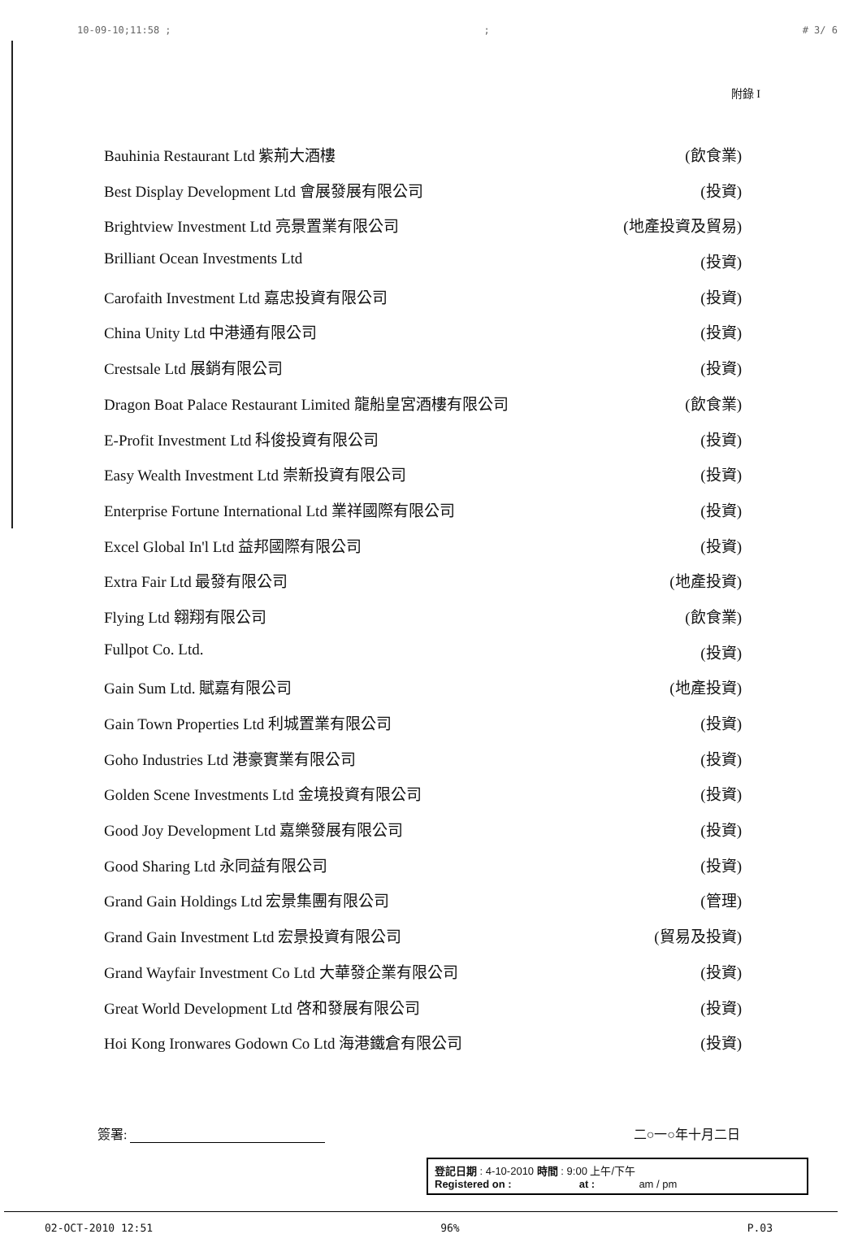10-09-10;11:58 ;; # 3/ 6
附錄 I
Bauhinia Restaurant Ltd 紫荊大酒樓 (飲食業)
Best Display Development Ltd 會展發展有限公司 (投資)
Brightview Investment Ltd 亮景置業有限公司 (地產投資及貿易)
Brilliant Ocean Investments Ltd (投資)
Carofaith Investment Ltd 嘉忠投資有限公司 (投資)
China Unity Ltd 中港通有限公司 (投資)
Crestsale Ltd 展銷有限公司 (投資)
Dragon Boat Palace Restaurant Limited 龍船皇宮酒樓有限公司 (飲食業)
E-Profit Investment Ltd 科俊投資有限公司 (投資)
Easy Wealth Investment Ltd 崇新投資有限公司 (投資)
Enterprise Fortune International Ltd 業祥國際有限公司 (投資)
Excel Global In'l Ltd 益邦國際有限公司 (投資)
Extra Fair Ltd 最發有限公司 (地產投資)
Flying Ltd 翱翔有限公司 (飲食業)
Fullpot Co. Ltd. (投資)
Gain Sum Ltd. 賦嘉有限公司 (地產投資)
Gain Town Properties Ltd 利城置業有限公司 (投資)
Goho Industries Ltd 港豪實業有限公司 (投資)
Golden Scene Investments Ltd 金境投資有限公司 (投資)
Good Joy Development Ltd 嘉樂發展有限公司 (投資)
Good Sharing Ltd 永同益有限公司 (投資)
Grand Gain Holdings Ltd 宏景集團有限公司 (管理)
Grand Gain Investment Ltd 宏景投資有限公司 (貿易及投資)
Grand Wayfair Investment Co Ltd 大華發企業有限公司 (投資)
Great World Development Ltd 啓和發展有限公司 (投資)
Hoi Kong Ironwares Godown Co Ltd 海港鐵倉有限公司 (投資)
簽署: 二○一○年十月二日
登記日期 : 4-10-2010 時間 : 9:00 上午/下午
Registered on : at : am / pm
02-OCT-2010 12:51 96% P.03